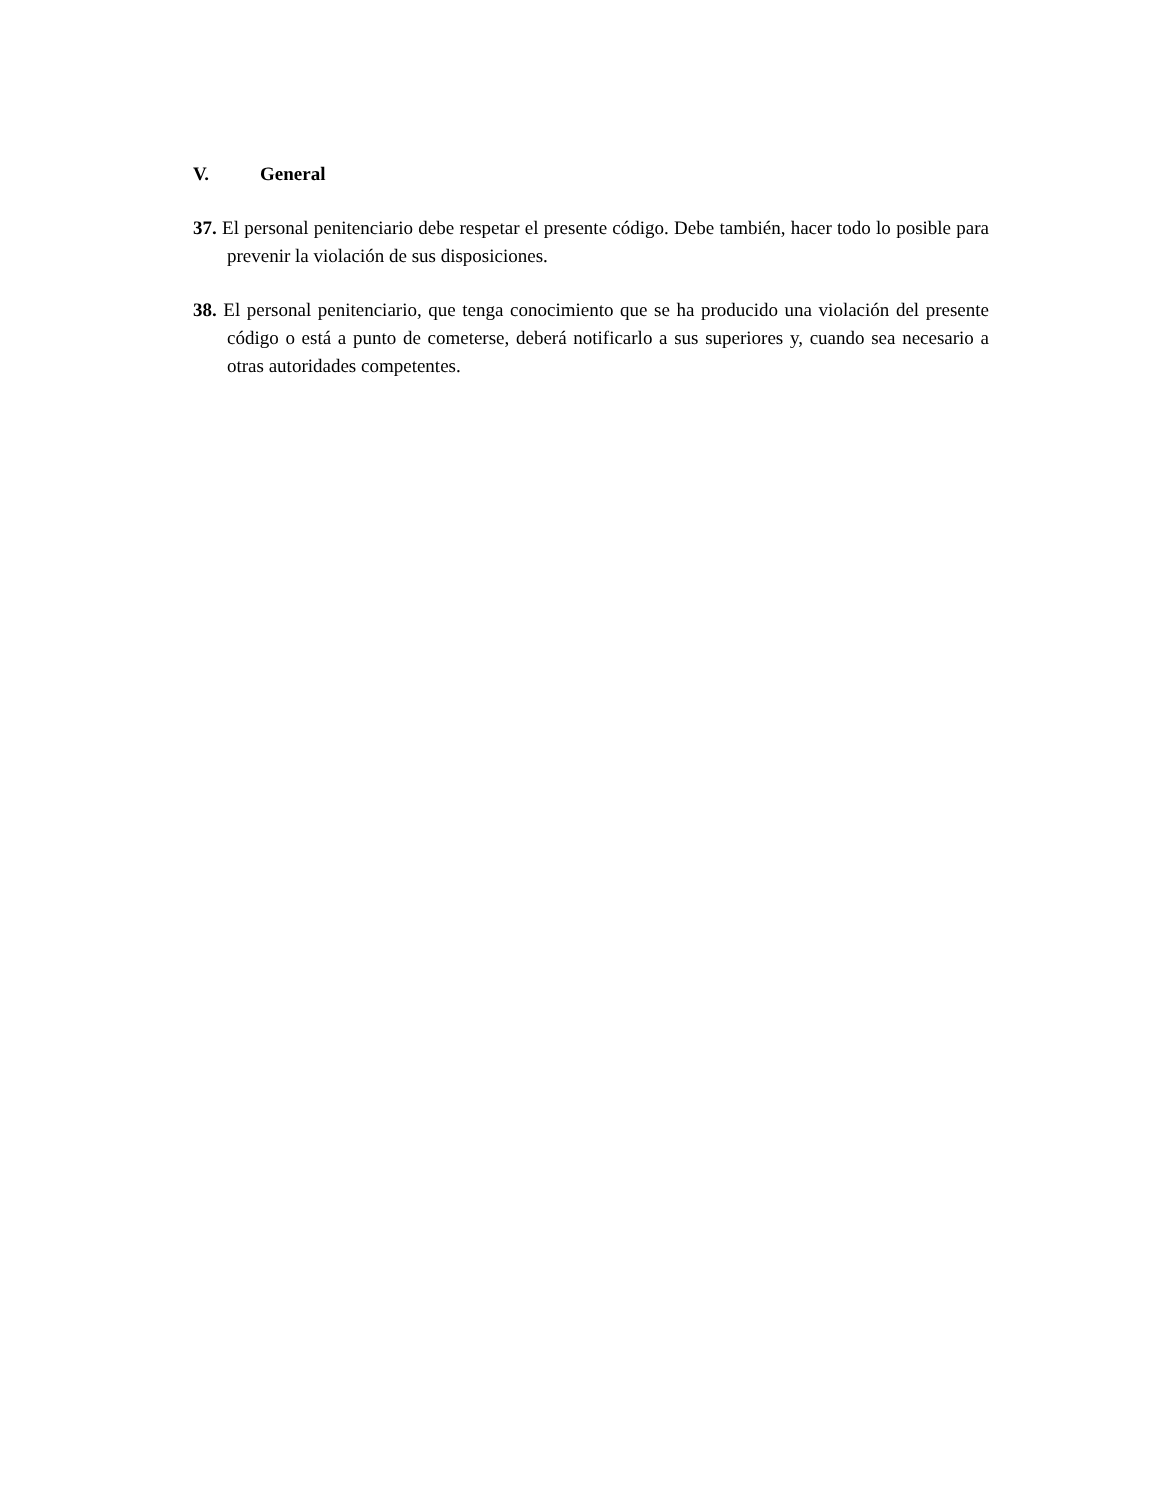V. General
37. El personal penitenciario debe respetar el presente código. Debe también, hacer todo lo posible para prevenir la violación de sus disposiciones.
38. El personal penitenciario, que tenga conocimiento que se ha producido una violación del presente código o está a punto de cometerse, deberá notificarlo a sus superiores y, cuando sea necesario a otras autoridades competentes.